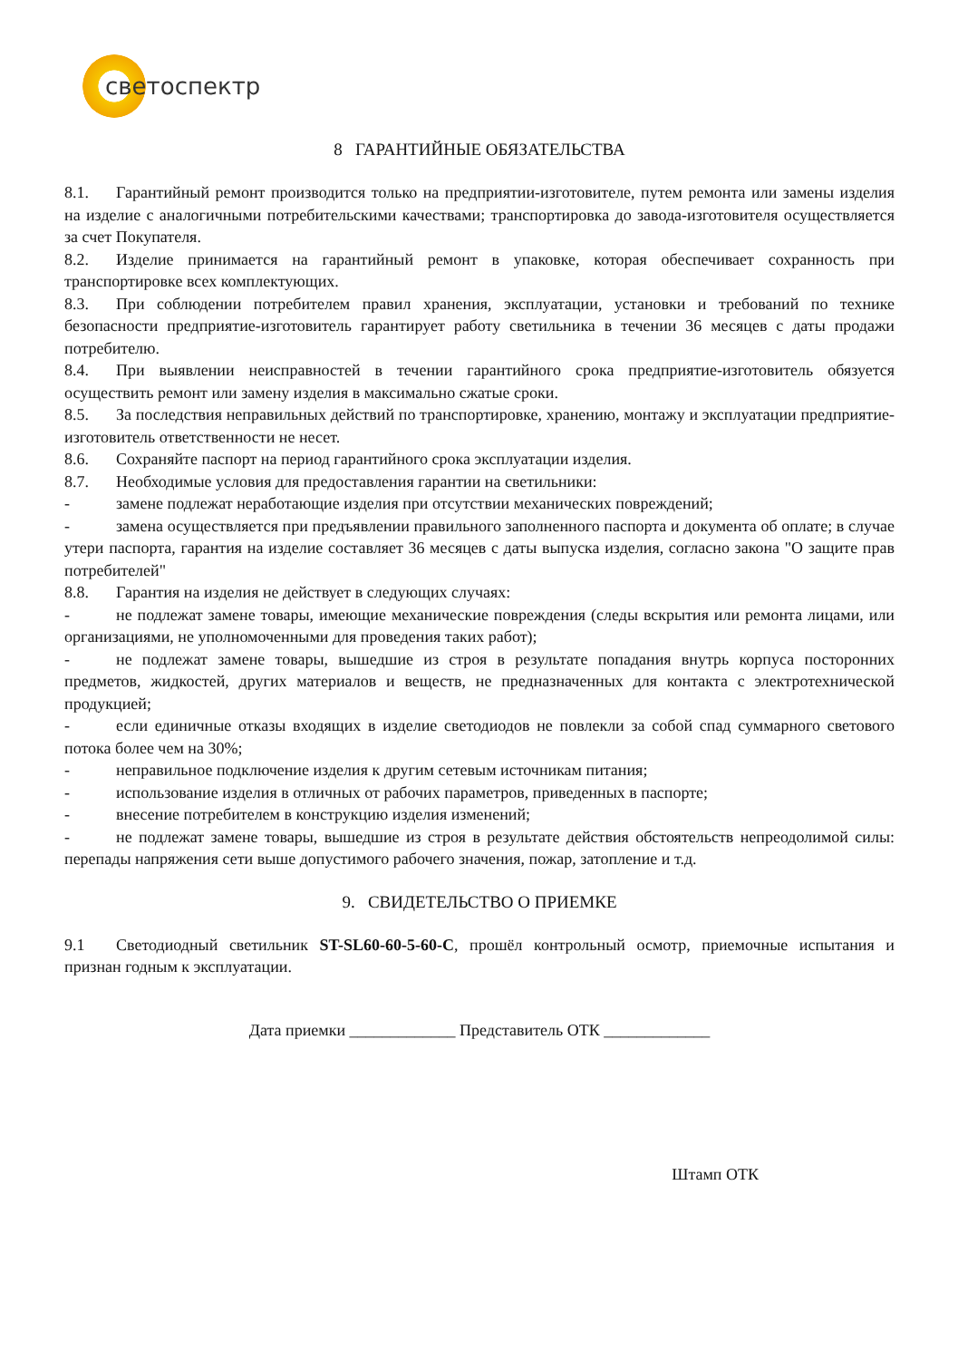светоспектр
8 ГАРАНТИЙНЫЕ ОБЯЗАТЕЛЬСТВА
8.1. Гарантийный ремонт производится только на предприятии-изготовителе, путем ремонта или замены изделия на изделие с аналогичными потребительскими качествами; транспортировка до завода-изготовителя осуществляется за счет Покупателя.
8.2. Изделие принимается на гарантийный ремонт в упаковке, которая обеспечивает сохранность при транспортировке всех комплектующих.
8.3. При соблюдении потребителем правил хранения, эксплуатации, установки и требований по технике безопасности предприятие-изготовитель гарантирует работу светильника в течении 36 месяцев с даты продажи потребителю.
8.4. При выявлении неисправностей в течении гарантийного срока предприятие-изготовитель обязуется осуществить ремонт или замену изделия в максимально сжатые сроки.
8.5. За последствия неправильных действий по транспортировке, хранению, монтажу и эксплуатации предприятие-изготовитель ответственности не несет.
8.6. Сохраняйте паспорт на период гарантийного срока эксплуатации изделия.
8.7. Необходимые условия для предоставления гарантии на светильники:
- замене подлежат неработающие изделия при отсутствии механических повреждений;
- замена осуществляется при предъявлении правильного заполненного паспорта и документа об оплате; в случае утери паспорта, гарантия на изделие составляет 36 месяцев с даты выпуска изделия, согласно закона "О защите прав потребителей"
8.8. Гарантия на изделия не действует в следующих случаях:
- не подлежат замене товары, имеющие механические повреждения (следы вскрытия или ремонта лицами, или организациями, не уполномоченными для проведения таких работ);
- не подлежат замене товары, вышедшие из строя в результате попадания внутрь корпуса посторонних предметов, жидкостей, других материалов и веществ, не предназначенных для контакта с электротехнической продукцией;
- если единичные отказы входящих в изделие светодиодов не повлекли за собой спад суммарного светового потока более чем на 30%;
- неправильное подключение изделия к другим сетевым источникам питания;
- использование изделия в отличных от рабочих параметров, приведенных в паспорте;
- внесение потребителем в конструкцию изделия изменений;
- не подлежат замене товары, вышедшие из строя в результате действия обстоятельств непреодолимой силы: перепады напряжения сети выше допустимого рабочего значения, пожар, затопление и т.д.
9. СВИДЕТЕЛЬСТВО О ПРИЕМКЕ
9.1 Светодиодный светильник ST-SL60-60-5-60-C, прошёл контрольный осмотр, приемочные испытания и признан годным к эксплуатации.
Дата приемки _____________ Представитель ОТК _____________
Штамп ОТК